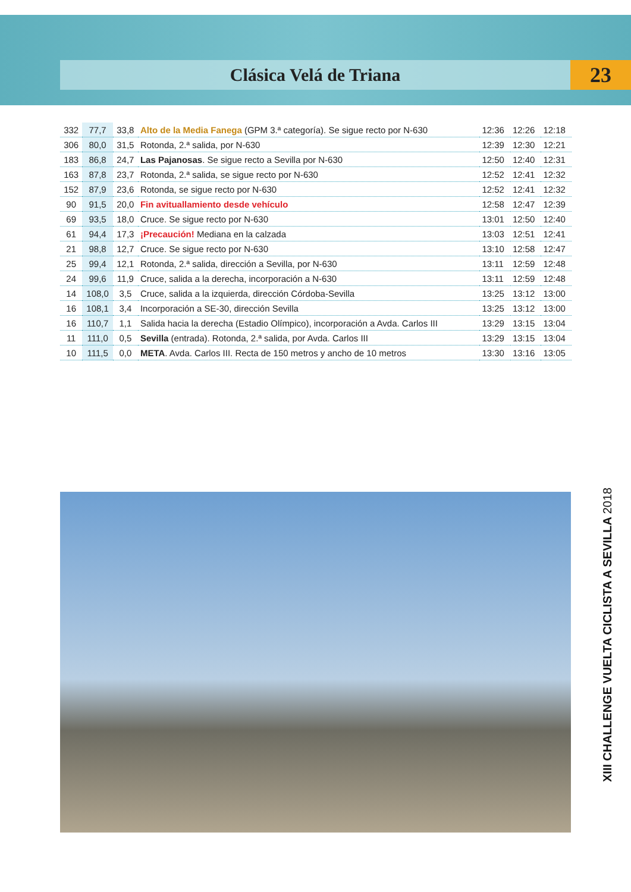Clásica Velá de Triana 23
| 332 | 77,7 | 33,8 | Alto de la Media Fanega (GPM 3.ª categoría). Se sigue recto por N-630 | 12:36 | 12:26 | 12:18 |
| 306 | 80,0 | 31,5 | Rotonda, 2.ª salida, por N-630 | 12:39 | 12:30 | 12:21 |
| 183 | 86,8 | 24,7 | Las Pajanosas . Se sigue recto a Sevilla por N-630 | 12:50 | 12:40 | 12:31 |
| 163 | 87,8 | 23,7 | Rotonda, 2.ª salida, se sigue recto por N-630 | 12:52 | 12:41 | 12:32 |
| 152 | 87,9 | 23,6 | Rotonda, se sigue recto por N-630 | 12:52 | 12:41 | 12:32 |
| 90 | 91,5 | 20,0 | Fin avituallamiento desde vehículo | 12:58 | 12:47 | 12:39 |
| 69 | 93,5 | 18,0 | Cruce. Se sigue recto por N-630 | 13:01 | 12:50 | 12:40 |
| 61 | 94,4 | 17,3 | ¡Precaución! Mediana en la calzada | 13:03 | 12:51 | 12:41 |
| 21 | 98,8 | 12,7 | Cruce. Se sigue recto por N-630 | 13:10 | 12:58 | 12:47 |
| 25 | 99,4 | 12,1 | Rotonda, 2.ª salida, dirección a Sevilla, por N-630 | 13:11 | 12:59 | 12:48 |
| 24 | 99,6 | 11,9 | Cruce, salida a la derecha, incorporación a N-630 | 13:11 | 12:59 | 12:48 |
| 14 | 108,0 | 3,5 | Cruce, salida a la izquierda, dirección Córdoba-Sevilla | 13:25 | 13:12 | 13:00 |
| 16 | 108,1 | 3,4 | Incorporación a SE-30, dirección Sevilla | 13:25 | 13:12 | 13:00 |
| 16 | 110,7 | 1,1 | Salida hacia la derecha (Estadio Olímpico), incorporación a Avda. Carlos III | 13:29 | 13:15 | 13:04 |
| 11 | 111,0 | 0,5 | Sevilla (entrada). Rotonda, 2.ª salida, por Avda. Carlos III | 13:29 | 13:15 | 13:04 |
| 10 | 111,5 | 0,0 | META . Avda. Carlos III. Recta de 150 metros y ancho de 10 metros | 13:30 | 13:16 | 13:05 |
XIII CHALLENGE VUELTA CICLISTA A SEVILLA 2018